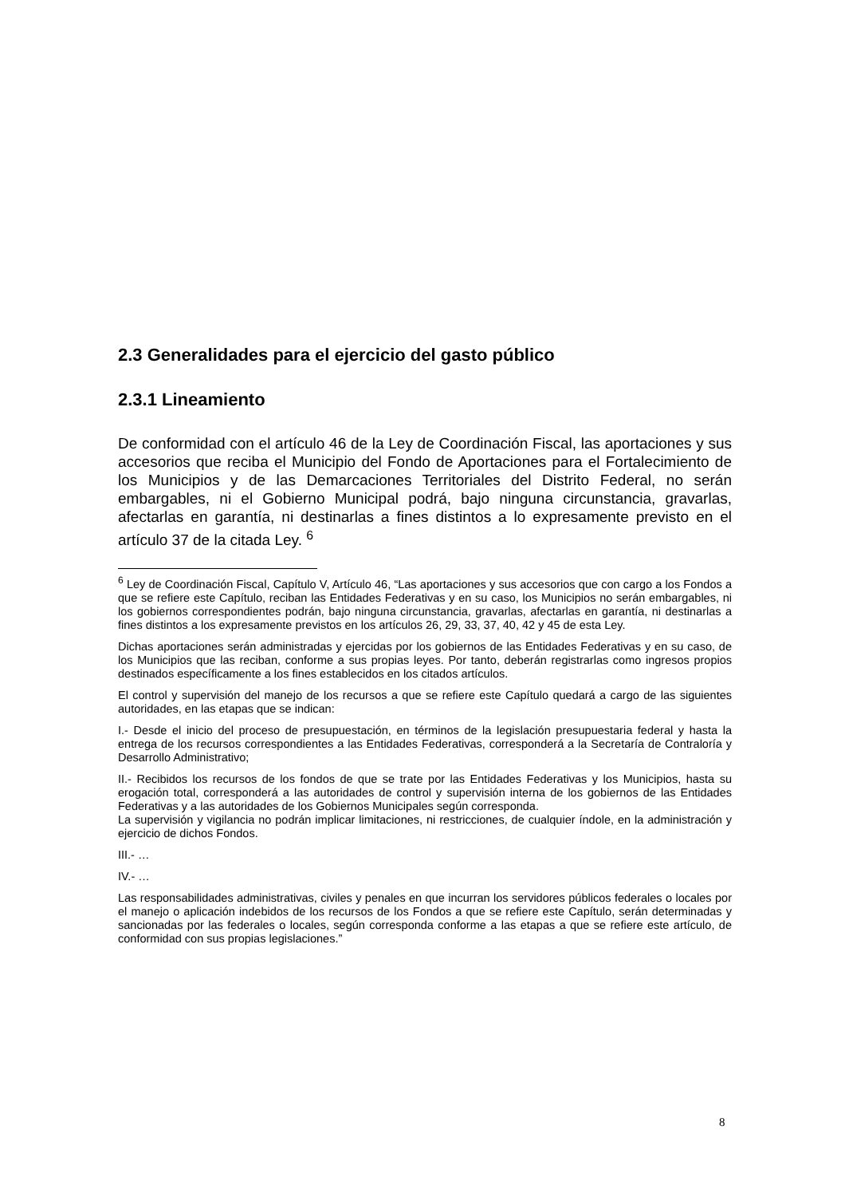2.3 Generalidades para el ejercicio del gasto público
2.3.1 Lineamiento
De conformidad con el artículo 46 de la Ley de Coordinación Fiscal, las aportaciones y sus accesorios que reciba el Municipio del Fondo de Aportaciones para el Fortalecimiento de los Municipios y de las Demarcaciones Territoriales del Distrito Federal, no serán embargables, ni el Gobierno Municipal podrá, bajo ninguna circunstancia, gravarlas, afectarlas en garantía, ni destinarlas a fines distintos a lo expresamente previsto en el artículo 37 de la citada Ley. <sup>6</sup>
<sup>6</sup> Ley de Coordinación Fiscal, Capítulo V, Artículo 46, “Las aportaciones y sus accesorios que con cargo a los Fondos a que se refiere este Capítulo, reciban las Entidades Federativas y en su caso, los Municipios no serán embargables, ni los gobiernos correspondientes podrán, bajo ninguna circunstancia, gravarlas, afectarlas en garantía, ni destinarlas a fines distintos a los expresamente previstos en los artículos 26, 29, 33, 37, 40, 42 y 45 de esta Ley.
Dichas aportaciones serán administradas y ejercidas por los gobiernos de las Entidades Federativas y en su caso, de los Municipios que las reciban, conforme a sus propias leyes. Por tanto, deberán registrarlas como ingresos propios destinados específicamente a los fines establecidos en los citados artículos.
El control y supervisión del manejo de los recursos a que se refiere este Capítulo quedará a cargo de las siguientes autoridades, en las etapas que se indican:
I.- Desde el inicio del proceso de presupuestación, en términos de la legislación presupuestaria federal y hasta la entrega de los recursos correspondientes a las Entidades Federativas, corresponderá a la Secretaría de Contraloría y Desarrollo Administrativo;
II.- Recibidos los recursos de los fondos de que se trate por las Entidades Federativas y los Municipios, hasta su erogación total, corresponderá a las autoridades de control y supervisión interna de los gobiernos de las Entidades Federativas y a las autoridades de los Gobiernos Municipales según corresponda.
La supervisión y vigilancia no podrán implicar limitaciones, ni restricciones, de cualquier índole, en la administración y ejercicio de dichos Fondos.
III.- …
IV.- …
Las responsabilidades administrativas, civiles y penales en que incurran los servidores públicos federales o locales por el manejo o aplicación indebidos de los recursos de los Fondos a que se refiere este Capítulo, serán determinadas y sancionadas por las federales o locales, según corresponda conforme a las etapas a que se refiere este artículo, de conformidad con sus propias legislaciones.”
8